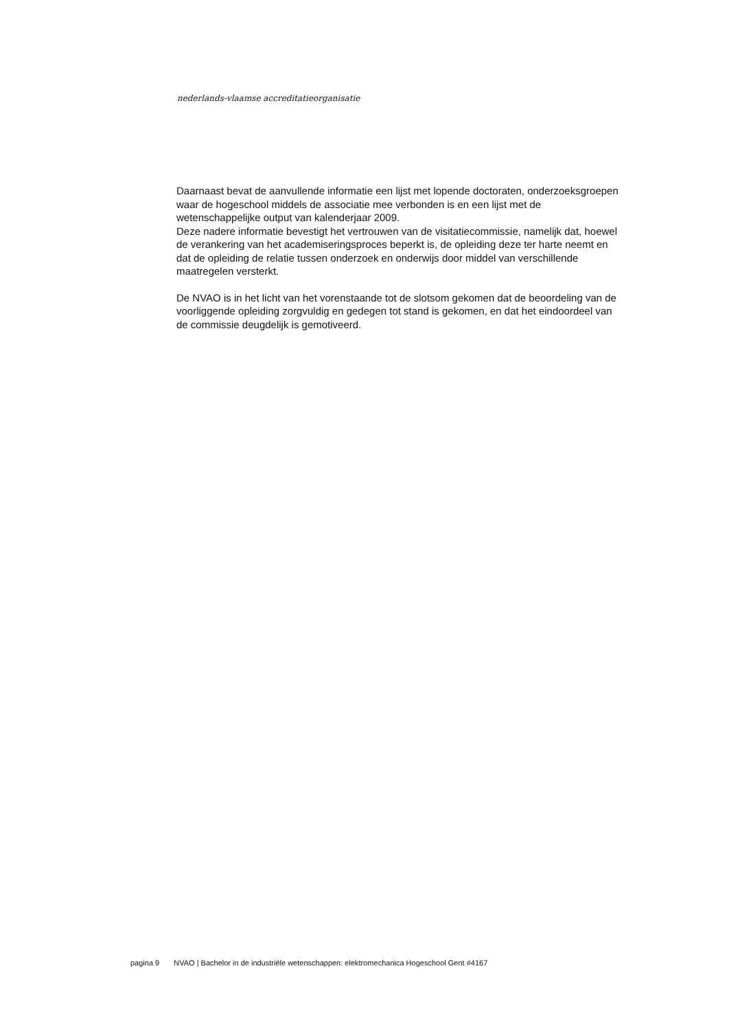nederlands-vlaamse accreditatieorganisatie
Daarnaast bevat de aanvullende informatie een lijst met lopende doctoraten, onderzoeksgroepen waar de hogeschool middels de associatie mee verbonden is en een lijst met de wetenschappelijke output van kalenderjaar 2009.
Deze nadere informatie bevestigt het vertrouwen van de visitatiecommissie, namelijk dat, hoewel de verankering van het academiseringsproces beperkt is, de opleiding deze ter harte neemt en dat de opleiding de relatie tussen onderzoek en onderwijs door middel van verschillende maatregelen versterkt.
De NVAO is in het licht van het vorenstaande tot de slotsom gekomen dat de beoordeling van de voorliggende opleiding zorgvuldig en gedegen tot stand is gekomen, en dat het eindoordeel van de commissie deugdelijk is gemotiveerd.
pagina 9 NVAO | Bachelor in de industriële wetenschappen: elektromechanica Hogeschool Gent #4167